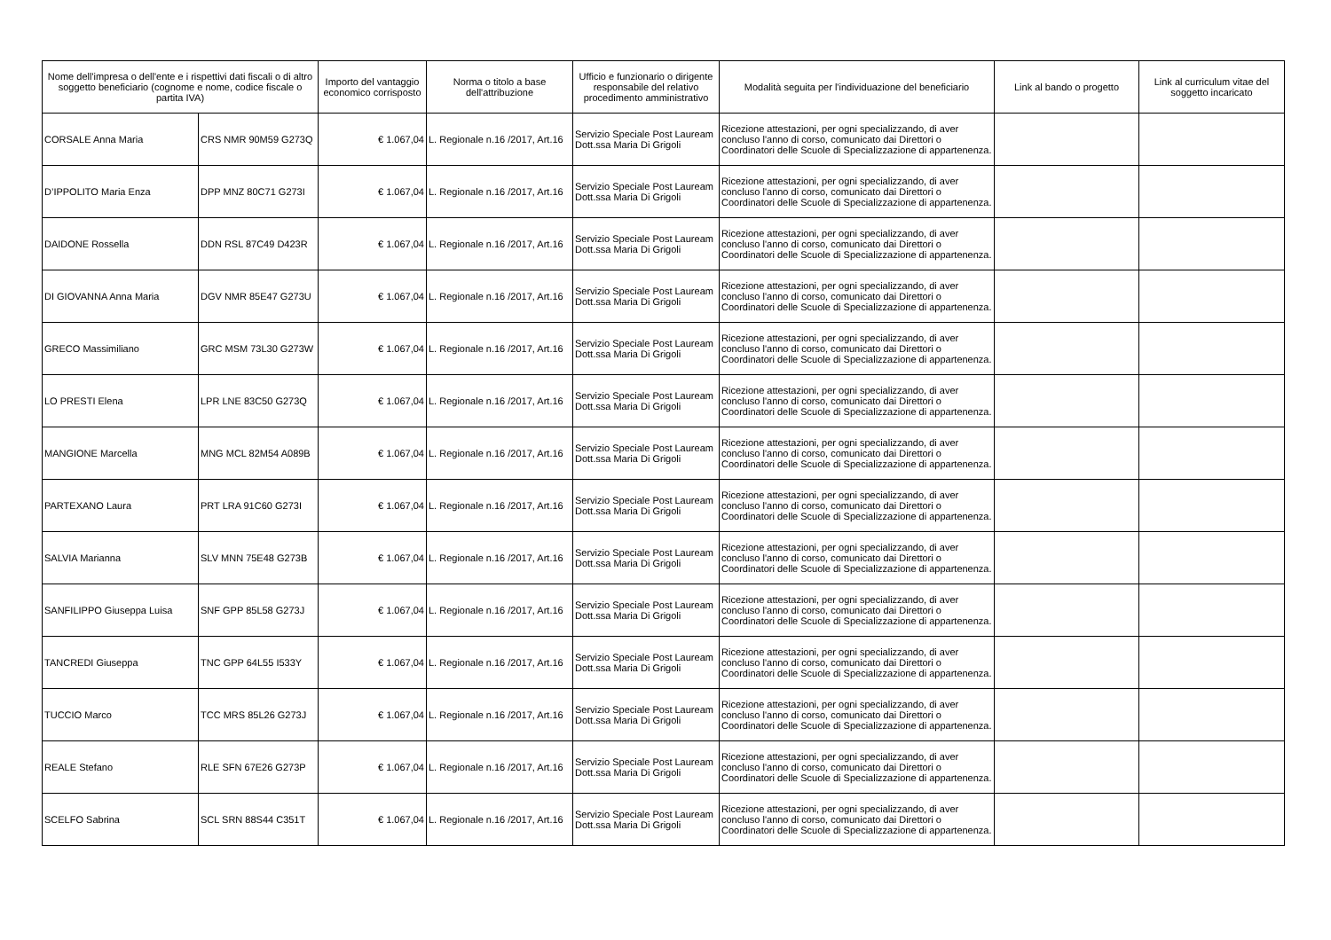| Nome dell'impresa o dell'ente e i rispettivi dati fiscali o di altro soggetto beneficiario (cognome e nome, codice fiscale o partita IVA) | | Importo del vantaggio economico corrisposto | Norma o titolo a base dell'attribuzione | Ufficio e funzionario o dirigente responsabile del relativo procedimento amministrativo | Modalità seguita per l'individuazione del beneficiario | Link al bando o progetto | Link al curriculum vitae del soggetto incaricato |
| --- | --- | --- | --- | --- | --- | --- | --- |
| CORSALE Anna Maria | CRS NMR 90M59 G273Q | € 1.067,04 | L. Regionale n.16 /2017, Art.16 | Servizio Speciale Post Lauream Dott.ssa Maria Di Grigoli | Ricezione attestazioni, per ogni specializzando, di aver concluso l'anno di corso, comunicato dai Direttori o Coordinatori delle Scuole di Specializzazione di appartenenza. | | |
| D’IPPOLITO Maria Enza | DPP MNZ 80C71 G273I | € 1.067,04 | L. Regionale n.16 /2017, Art.16 | Servizio Speciale Post Lauream Dott.ssa Maria Di Grigoli | Ricezione attestazioni, per ogni specializzando, di aver concluso l'anno di corso, comunicato dai Direttori o Coordinatori delle Scuole di Specializzazione di appartenenza. | | |
| DAIDONE Rossella | DDN RSL 87C49 D423R | € 1.067,04 | L. Regionale n.16 /2017, Art.16 | Servizio Speciale Post Lauream Dott.ssa Maria Di Grigoli | Ricezione attestazioni, per ogni specializzando, di aver concluso l'anno di corso, comunicato dai Direttori o Coordinatori delle Scuole di Specializzazione di appartenenza. | | |
| DI GIOVANNA Anna Maria | DGV NMR 85E47 G273U | € 1.067,04 | L. Regionale n.16 /2017, Art.16 | Servizio Speciale Post Lauream Dott.ssa Maria Di Grigoli | Ricezione attestazioni, per ogni specializzando, di aver concluso l'anno di corso, comunicato dai Direttori o Coordinatori delle Scuole di Specializzazione di appartenenza. | | |
| GRECO Massimiliano | GRC MSM 73L30 G273W | € 1.067,04 | L. Regionale n.16 /2017, Art.16 | Servizio Speciale Post Lauream Dott.ssa Maria Di Grigoli | Ricezione attestazioni, per ogni specializzando, di aver concluso l'anno di corso, comunicato dai Direttori o Coordinatori delle Scuole di Specializzazione di appartenenza. | | |
| LO PRESTI Elena | LPR LNE 83C50 G273Q | € 1.067,04 | L. Regionale n.16 /2017, Art.16 | Servizio Speciale Post Lauream Dott.ssa Maria Di Grigoli | Ricezione attestazioni, per ogni specializzando, di aver concluso l'anno di corso, comunicato dai Direttori o Coordinatori delle Scuole di Specializzazione di appartenenza. | | |
| MANGIONE Marcella | MNG MCL 82M54 A089B | € 1.067,04 | L. Regionale n.16 /2017, Art.16 | Servizio Speciale Post Lauream Dott.ssa Maria Di Grigoli | Ricezione attestazioni, per ogni specializzando, di aver concluso l'anno di corso, comunicato dai Direttori o Coordinatori delle Scuole di Specializzazione di appartenenza. | | |
| PARTEXANO Laura | PRT LRA 91C60 G273I | € 1.067,04 | L. Regionale n.16 /2017, Art.16 | Servizio Speciale Post Lauream Dott.ssa Maria Di Grigoli | Ricezione attestazioni, per ogni specializzando, di aver concluso l'anno di corso, comunicato dai Direttori o Coordinatori delle Scuole di Specializzazione di appartenenza. | | |
| SALVIA Marianna | SLV MNN 75E48 G273B | € 1.067,04 | L. Regionale n.16 /2017, Art.16 | Servizio Speciale Post Lauream Dott.ssa Maria Di Grigoli | Ricezione attestazioni, per ogni specializzando, di aver concluso l'anno di corso, comunicato dai Direttori o Coordinatori delle Scuole di Specializzazione di appartenenza. | | |
| SANFILIPPO Giuseppa Luisa | SNF GPP 85L58 G273J | € 1.067,04 | L. Regionale n.16 /2017, Art.16 | Servizio Speciale Post Lauream Dott.ssa Maria Di Grigoli | Ricezione attestazioni, per ogni specializzando, di aver concluso l'anno di corso, comunicato dai Direttori o Coordinatori delle Scuole di Specializzazione di appartenenza. | | |
| TANCREDI Giuseppa | TNC GPP 64L55 I533Y | € 1.067,04 | L. Regionale n.16 /2017, Art.16 | Servizio Speciale Post Lauream Dott.ssa Maria Di Grigoli | Ricezione attestazioni, per ogni specializzando, di aver concluso l'anno di corso, comunicato dai Direttori o Coordinatori delle Scuole di Specializzazione di appartenenza. | | |
| TUCCIO Marco | TCC MRS 85L26 G273J | € 1.067,04 | L. Regionale n.16 /2017, Art.16 | Servizio Speciale Post Lauream Dott.ssa Maria Di Grigoli | Ricezione attestazioni, per ogni specializzando, di aver concluso l'anno di corso, comunicato dai Direttori o Coordinatori delle Scuole di Specializzazione di appartenenza. | | |
| REALE Stefano | RLE SFN 67E26 G273P | € 1.067,04 | L. Regionale n.16 /2017, Art.16 | Servizio Speciale Post Lauream Dott.ssa Maria Di Grigoli | Ricezione attestazioni, per ogni specializzando, di aver concluso l'anno di corso, comunicato dai Direttori o Coordinatori delle Scuole di Specializzazione di appartenenza. | | |
| SCELFO Sabrina | SCL SRN 88S44 C351T | € 1.067,04 | L. Regionale n.16 /2017, Art.16 | Servizio Speciale Post Lauream Dott.ssa Maria Di Grigoli | Ricezione attestazioni, per ogni specializzando, di aver concluso l'anno di corso, comunicato dai Direttori o Coordinatori delle Scuole di Specializzazione di appartenenza. | | |